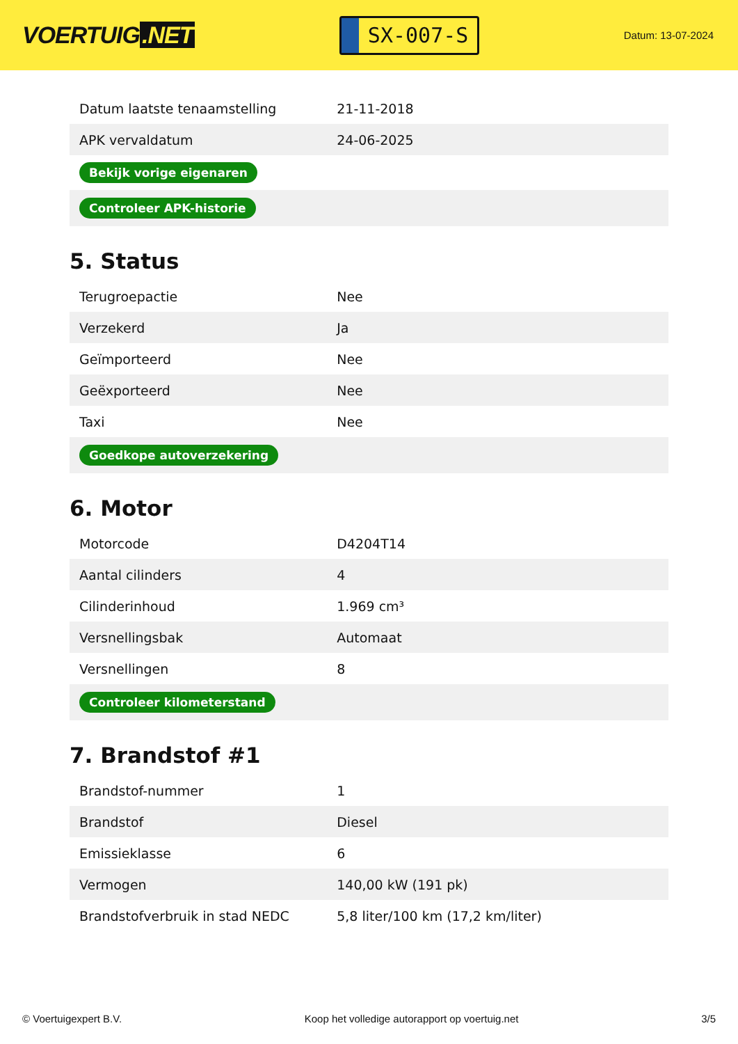VOERTUIG.NET
SX-007-S
Datum: 13-07-2024
| Datum laatste tenaamstelling | 21-11-2018 |
| APK vervaldatum | 24-06-2025 |
| Bekijk vorige eigenaren | |
| Controleer APK-historie | |
5. Status
| Terugroepactie | Nee |
| Verzekerd | Ja |
| Geïmporteerd | Nee |
| Geëxporteerd | Nee |
| Taxi | Nee |
| Goedkope autoverzekering | |
6. Motor
| Motorcode | D4204T14 |
| Aantal cilinders | 4 |
| Cilinderinhoud | 1.969 cm³ |
| Versnellingsbak | Automaat |
| Versnellingen | 8 |
| Controleer kilometerstand | |
7. Brandstof #1
| Brandstof-nummer | 1 |
| Brandstof | Diesel |
| Emissieklasse | 6 |
| Vermogen | 140,00 kW (191 pk) |
| Brandstofverbruik in stad NEDC | 5,8 liter/100 km (17,2 km/liter) |
© Voertuigexpert B.V. Koop het volledige autorapport op voertuig.net 3/5